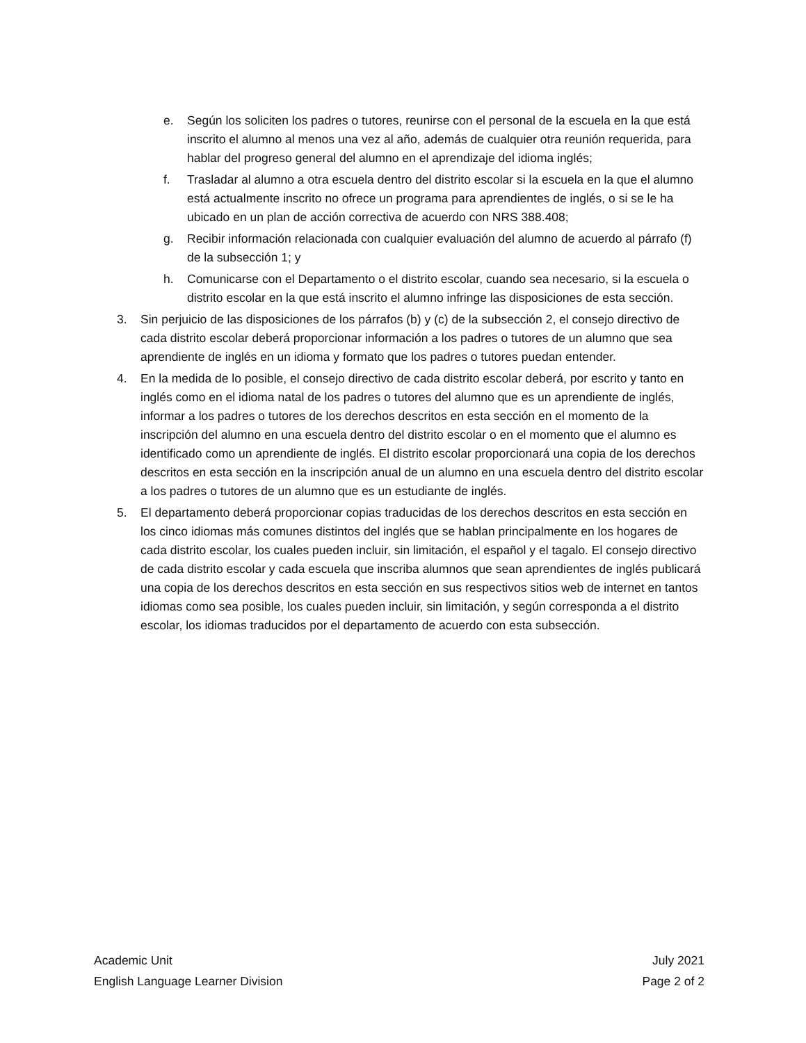e. Según los soliciten los padres o tutores, reunirse con el personal de la escuela en la que está inscrito el alumno al menos una vez al año, además de cualquier otra reunión requerida, para hablar del progreso general del alumno en el aprendizaje del idioma inglés;
f. Trasladar al alumno a otra escuela dentro del distrito escolar si la escuela en la que el alumno está actualmente inscrito no ofrece un programa para aprendientes de inglés, o si se le ha ubicado en un plan de acción correctiva de acuerdo con NRS 388.408;
g. Recibir información relacionada con cualquier evaluación del alumno de acuerdo al párrafo (f) de la subsección 1; y
h. Comunicarse con el Departamento o el distrito escolar, cuando sea necesario, si la escuela o distrito escolar en la que está inscrito el alumno infringe las disposiciones de esta sección.
3. Sin perjuicio de las disposiciones de los párrafos (b) y (c) de la subsección 2, el consejo directivo de cada distrito escolar deberá proporcionar información a los padres o tutores de un alumno que sea aprendiente de inglés en un idioma y formato que los padres o tutores puedan entender.
4. En la medida de lo posible, el consejo directivo de cada distrito escolar deberá, por escrito y tanto en inglés como en el idioma natal de los padres o tutores del alumno que es un aprendiente de inglés, informar a los padres o tutores de los derechos descritos en esta sección en el momento de la inscripción del alumno en una escuela dentro del distrito escolar o en el momento que el alumno es identificado como un aprendiente de inglés. El distrito escolar proporcionará una copia de los derechos descritos en esta sección en la inscripción anual de un alumno en una escuela dentro del distrito escolar a los padres o tutores de un alumno que es un estudiante de inglés.
5. El departamento deberá proporcionar copias traducidas de los derechos descritos en esta sección en los cinco idiomas más comunes distintos del inglés que se hablan principalmente en los hogares de cada distrito escolar, los cuales pueden incluir, sin limitación, el español y el tagalo. El consejo directivo de cada distrito escolar y cada escuela que inscriba alumnos que sean aprendientes de inglés publicará una copia de los derechos descritos en esta sección en sus respectivos sitios web de internet en tantos idiomas como sea posible, los cuales pueden incluir, sin limitación, y según corresponda a el distrito escolar, los idiomas traducidos por el departamento de acuerdo con esta subsección.
Academic Unit July 2021
English Language Learner Division Page 2 of 2